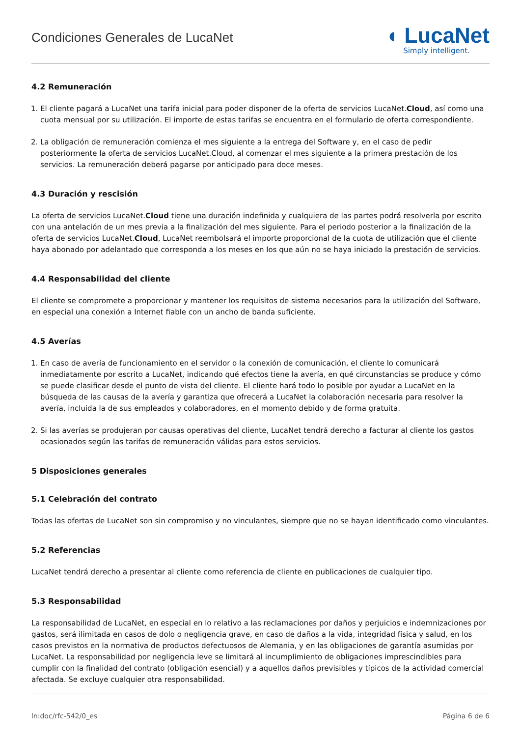Condiciones Generales de LucaNet
◖ LucaNet
Simply intelligent.
4.2 Remuneración
1. El cliente pagará a LucaNet una tarifa inicial para poder disponer de la oferta de servicios LucaNet.Cloud, así como una cuota mensual por su utilización. El importe de estas tarifas se encuentra en el formulario de oferta correspondiente.
2. La obligación de remuneración comienza el mes siguiente a la entrega del Software y, en el caso de pedir posteriormente la oferta de servicios LucaNet.Cloud, al comenzar el mes siguiente a la primera prestación de los servicios. La remuneración deberá pagarse por anticipado para doce meses.
4.3 Duración y rescisión
La oferta de servicios LucaNet.Cloud tiene una duración indefinida y cualquiera de las partes podrá resolverla por escrito con una antelación de un mes previa a la finalización del mes siguiente. Para el periodo posterior a la finalización de la oferta de servicios LucaNet.Cloud, LucaNet reembolsará el importe proporcional de la cuota de utilización que el cliente haya abonado por adelantado que corresponda a los meses en los que aún no se haya iniciado la prestación de servicios.
4.4 Responsabilidad del cliente
El cliente se compromete a proporcionar y mantener los requisitos de sistema necesarios para la utilización del Software, en especial una conexión a Internet fiable con un ancho de banda suficiente.
4.5 Averías
1. En caso de avería de funcionamiento en el servidor o la conexión de comunicación, el cliente lo comunicará inmediatamente por escrito a LucaNet, indicando qué efectos tiene la avería, en qué circunstancias se produce y cómo se puede clasificar desde el punto de vista del cliente. El cliente hará todo lo posible por ayudar a LucaNet en la búsqueda de las causas de la avería y garantiza que ofrecerá a LucaNet la colaboración necesaria para resolver la avería, incluida la de sus empleados y colaboradores, en el momento debido y de forma gratuita.
2. Si las averías se produjeran por causas operativas del cliente, LucaNet tendrá derecho a facturar al cliente los gastos ocasionados según las tarifas de remuneración válidas para estos servicios.
5 Disposiciones generales
5.1 Celebración del contrato
Todas las ofertas de LucaNet son sin compromiso y no vinculantes, siempre que no se hayan identificado como vinculantes.
5.2 Referencias
LucaNet tendrá derecho a presentar al cliente como referencia de cliente en publicaciones de cualquier tipo.
5.3 Responsabilidad
La responsabilidad de LucaNet, en especial en lo relativo a las reclamaciones por daños y perjuicios e indemnizaciones por gastos, será ilimitada en casos de dolo o negligencia grave, en caso de daños a la vida, integridad física y salud, en los casos previstos en la normativa de productos defectuosos de Alemania, y en las obligaciones de garantía asumidas por LucaNet. La responsabilidad por negligencia leve se limitará al incumplimiento de obligaciones imprescindibles para cumplir con la finalidad del contrato (obligación esencial) y a aquellos daños previsibles y típicos de la actividad comercial afectada. Se excluye cualquier otra responsabilidad.
ln:doc/rfc-542/0_es Página 6 de 6